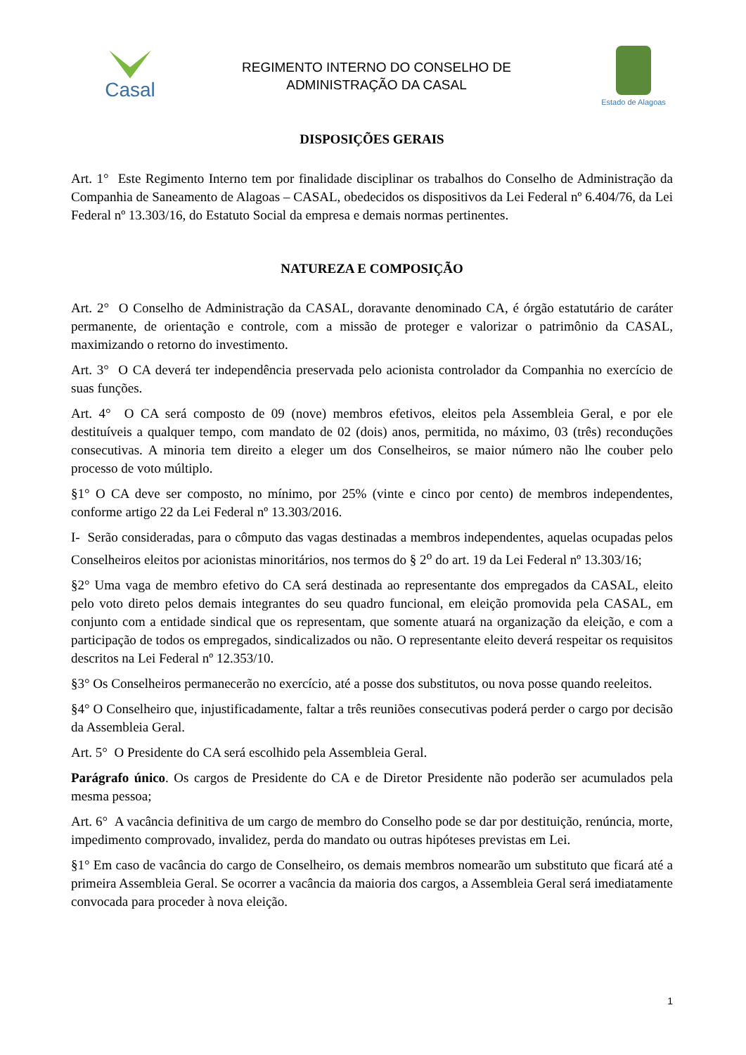Casal
REGIMENTO INTERNO DO CONSELHO DE
ADMINISTRAÇÃO DA CASAL
Estado de Alagoas
DISPOSIÇÕES GERAIS
Art. 1° Este Regimento Interno tem por finalidade disciplinar os trabalhos do Conselho de Administração da Companhia de Saneamento de Alagoas – CASAL, obedecidos os dispositivos da Lei Federal nº 6.404/76, da Lei Federal nº 13.303/16, do Estatuto Social da empresa e demais normas pertinentes.
NATUREZA E COMPOSIÇÃO
Art. 2° O Conselho de Administração da CASAL, doravante denominado CA, é órgão estatutário de caráter permanente, de orientação e controle, com a missão de proteger e valorizar o patrimônio da CASAL, maximizando o retorno do investimento.
Art. 3° O CA deverá ter independência preservada pelo acionista controlador da Companhia no exercício de suas funções.
Art. 4° O CA será composto de 09 (nove) membros efetivos, eleitos pela Assembleia Geral, e por ele destituíveis a qualquer tempo, com mandato de 02 (dois) anos, permitida, no máximo, 03 (três) reconduções consecutivas. A minoria tem direito a eleger um dos Conselheiros, se maior número não lhe couber pelo processo de voto múltiplo.
§1° O CA deve ser composto, no mínimo, por 25% (vinte e cinco por cento) de membros independentes, conforme artigo 22 da Lei Federal nº 13.303/2016.
I- Serão consideradas, para o cômputo das vagas destinadas a membros independentes, aquelas ocupadas pelos Conselheiros eleitos por acionistas minoritários, nos termos do § 2<sup>o</sup> do art. 19 da Lei Federal nº 13.303/16;
§2° Uma vaga de membro efetivo do CA será destinada ao representante dos empregados da CASAL, eleito pelo voto direto pelos demais integrantes do seu quadro funcional, em eleição promovida pela CASAL, em conjunto com a entidade sindical que os representam, que somente atuará na organização da eleição, e com a participação de todos os empregados, sindicalizados ou não. O representante eleito deverá respeitar os requisitos descritos na Lei Federal nº 12.353/10.
§3° Os Conselheiros permanecerão no exercício, até a posse dos substitutos, ou nova posse quando reeleitos.
§4° O Conselheiro que, injustificadamente, faltar a três reuniões consecutivas poderá perder o cargo por decisão da Assembleia Geral.
Art. 5° O Presidente do CA será escolhido pela Assembleia Geral.
Parágrafo único. Os cargos de Presidente do CA e de Diretor Presidente não poderão ser acumulados pela mesma pessoa;
Art. 6° A vacância definitiva de um cargo de membro do Conselho pode se dar por destituição, renúncia, morte, impedimento comprovado, invalidez, perda do mandato ou outras hipóteses previstas em Lei.
§1° Em caso de vacância do cargo de Conselheiro, os demais membros nomearão um substituto que ficará até a primeira Assembleia Geral. Se ocorrer a vacância da maioria dos cargos, a Assembleia Geral será imediatamente convocada para proceder à nova eleição.
1